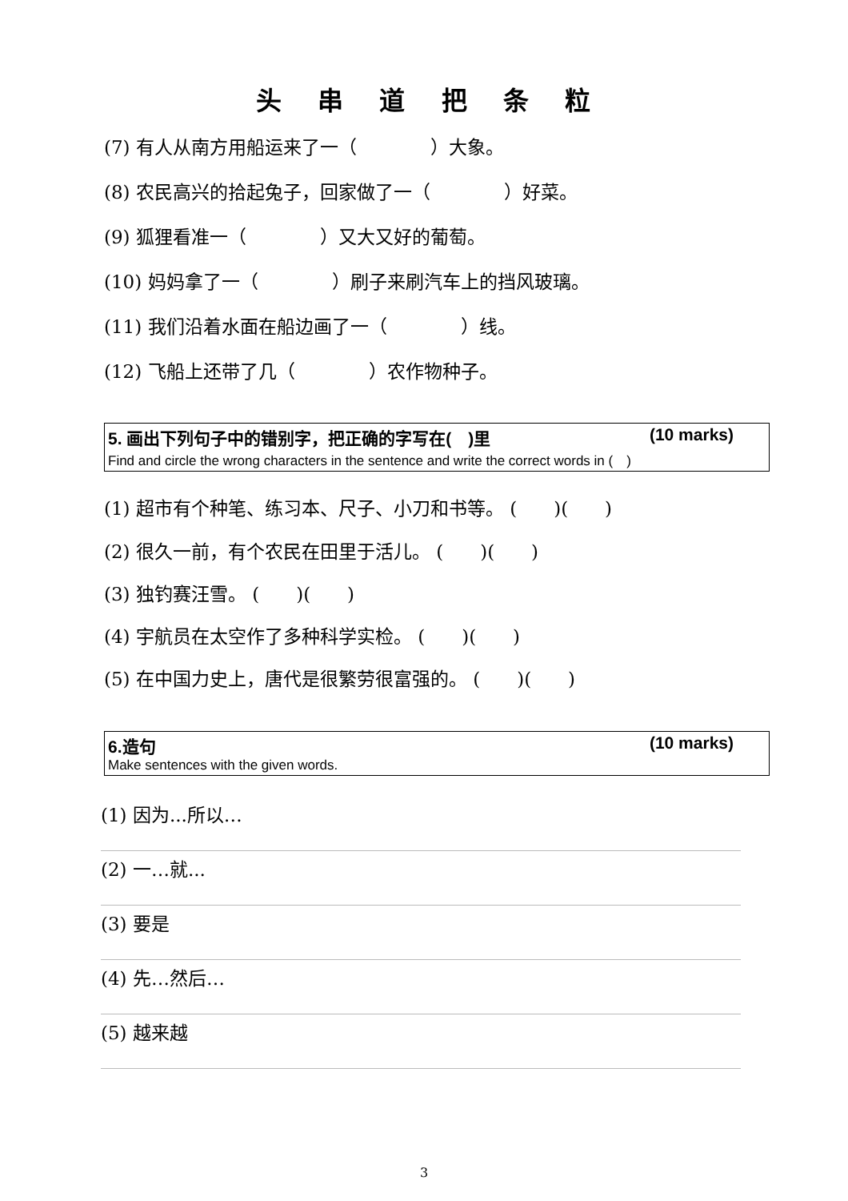头 串 道 把 条 粒
(7) 有人从南方用船运来了一（　　　　）大象。
(8) 农民高兴的拾起兔子，回家做了一（　　　　）好菜。
(9) 狐狸看准一（　　　　）又大又好的葡萄。
(10) 妈妈拿了一（　　　　）刷子来刷汽车上的挡风玻璃。
(11) 我们沿着水面在船边画了一（　　　　）线。
(12) 飞船上还带了几（　　　　）农作物种子。
5. 画出下列句子中的错别字，把正确的字写在(　)里 (10 marks)
Find and circle the wrong characters in the sentence and write the correct words in (　)
(1) 超市有个种笔、练习本、尺子、小刀和书等。 (　　)(　　)
(2) 很久一前，有个农民在田里于活儿。 (　　)(　　)
(3) 独钓赛汪雪。 (　　)(　　)
(4) 宇航员在太空作了多种科学实检。 (　　)(　　)
(5) 在中国力史上，唐代是很繁劳很富强的。 (　　)(　　)
6.造句 (10 marks)
Make sentences with the given words.
(1) 因为...所以…
(2) 一…就...
(3) 要是
(4) 先…然后…
(5) 越来越
3